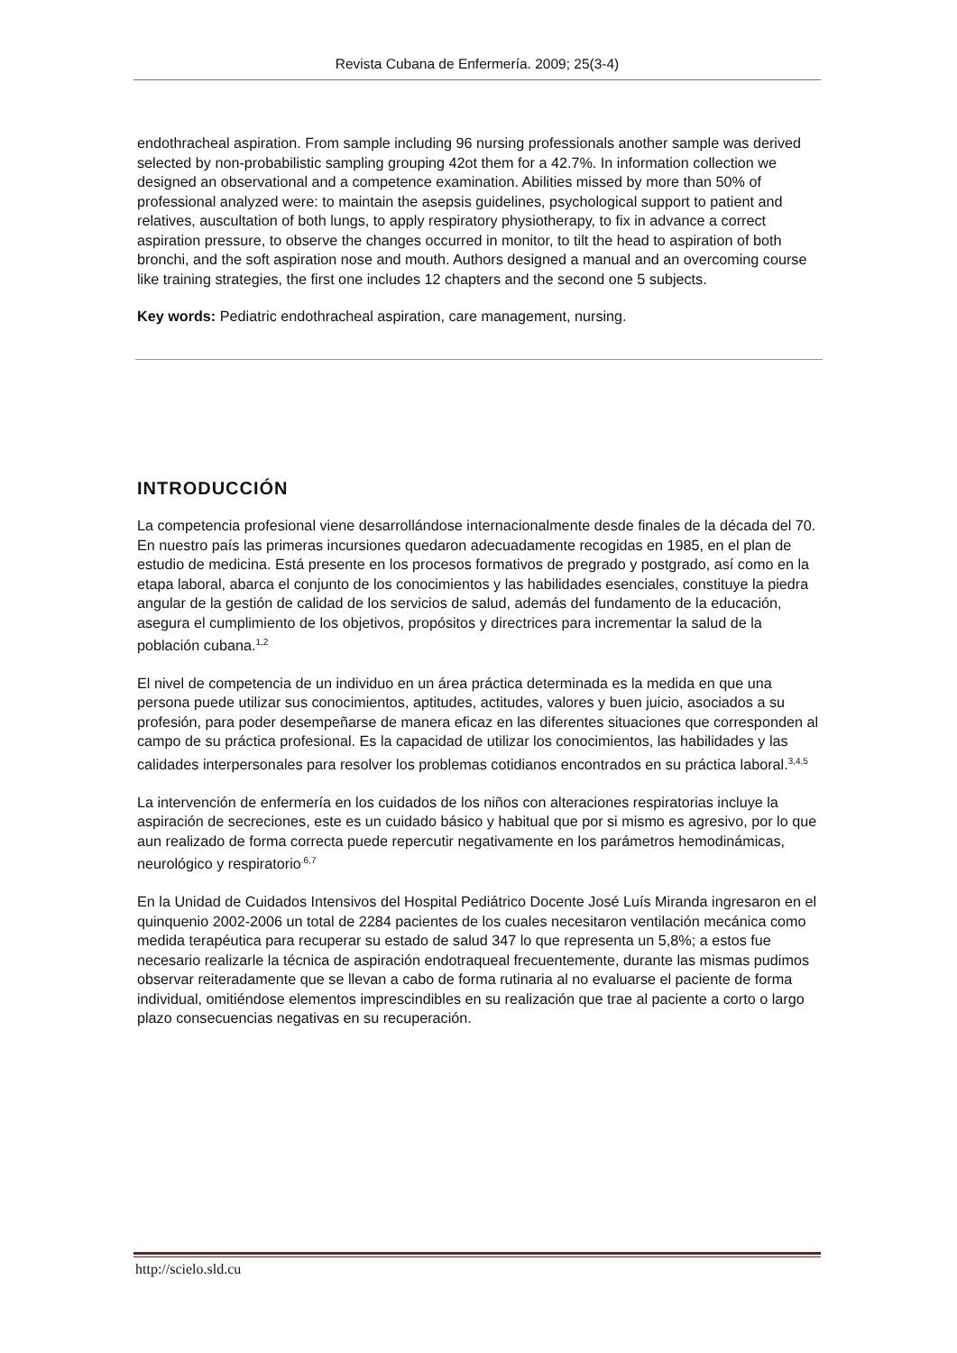Revista Cubana de Enfermería. 2009; 25(3-4)
endothracheal aspiration. From sample including 96 nursing professionals another sample was derived selected by non-probabilistic sampling grouping 42ot them for a 42.7%. In information collection we designed an observational and a competence examination. Abilities missed by more than 50% of professional analyzed were: to maintain the asepsis guidelines, psychological support to patient and relatives, auscultation of both lungs, to apply respiratory physiotherapy, to fix in advance a correct aspiration pressure, to observe the changes occurred in monitor, to tilt the head to aspiration of both bronchi, and the soft aspiration nose and mouth. Authors designed a manual and an overcoming course like training strategies, the first one includes 12 chapters and the second one 5 subjects.
Key words: Pediatric endothracheal aspiration, care management, nursing.
INTRODUCCIÓN
La competencia profesional viene desarrollándose internacionalmente desde finales de la década del 70. En nuestro país las primeras incursiones quedaron adecuadamente recogidas en 1985, en el plan de estudio de medicina. Está presente en los procesos formativos de pregrado y postgrado, así como en la etapa laboral, abarca el conjunto de los conocimientos y las habilidades esenciales, constituye la piedra angular de la gestión de calidad de los servicios de salud, además del fundamento de la educación, asegura el cumplimiento de los objetivos, propósitos y directrices para incrementar la salud de la población cubana.<sup>1,2</sup>
El nivel de competencia de un individuo en un área práctica determinada es la medida en que una persona puede utilizar sus conocimientos, aptitudes, actitudes, valores y buen juicio, asociados a su profesión, para poder desempeñarse de manera eficaz en las diferentes situaciones que corresponden al campo de su práctica profesional. Es la capacidad de utilizar los conocimientos, las habilidades y las calidades interpersonales para resolver los problemas cotidianos encontrados en su práctica laboral.<sup>3,4,5</sup>
La intervención de enfermería en los cuidados de los niños con alteraciones respiratorias incluye la aspiración de secreciones, este es un cuidado básico y habitual que por si mismo es agresivo, por lo que aun realizado de forma correcta puede repercutir negativamente en los parámetros hemodinámicas, neurológico y respiratorio<sup>.6,7</sup>
En la Unidad de Cuidados Intensivos del Hospital Pediátrico Docente José Luís Miranda ingresaron en el quinquenio 2002-2006 un total de 2284 pacientes de los cuales necesitaron ventilación mecánica como medida terapéutica para recuperar su estado de salud 347 lo que representa un 5,8%; a estos fue necesario realizarle la técnica de aspiración endotraqueal frecuentemente, durante las mismas pudimos observar reiteradamente que se llevan a cabo de forma rutinaria al no evaluarse el paciente de forma individual, omitiéndose elementos imprescindibles en su realización que trae al paciente a corto o largo plazo consecuencias negativas en su recuperación.
http://scielo.sld.cu